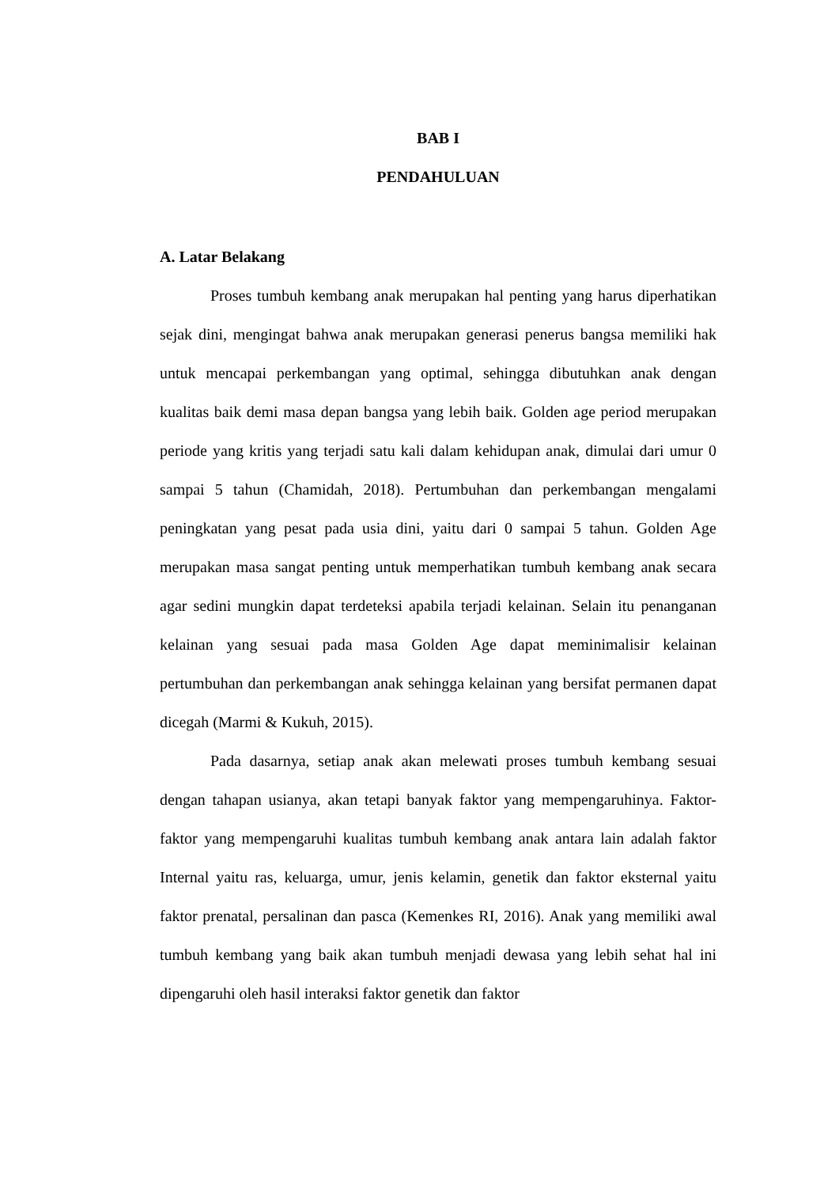BAB I
PENDAHULUAN
A. Latar Belakang
Proses tumbuh kembang anak merupakan hal penting yang harus diperhatikan sejak dini, mengingat bahwa anak merupakan generasi penerus bangsa memiliki hak untuk mencapai perkembangan yang optimal, sehingga dibutuhkan anak dengan kualitas baik demi masa depan bangsa yang lebih baik. Golden age period merupakan periode yang kritis yang terjadi satu kali dalam kehidupan anak, dimulai dari umur 0 sampai 5 tahun (Chamidah, 2018). Pertumbuhan dan perkembangan mengalami peningkatan yang pesat pada usia dini, yaitu dari 0 sampai 5 tahun. Golden Age merupakan masa sangat penting untuk memperhatikan tumbuh kembang anak secara agar sedini mungkin dapat terdeteksi apabila terjadi kelainan. Selain itu penanganan kelainan yang sesuai pada masa Golden Age dapat meminimalisir kelainan pertumbuhan dan perkembangan anak sehingga kelainan yang bersifat permanen dapat dicegah (Marmi & Kukuh, 2015).
Pada dasarnya, setiap anak akan melewati proses tumbuh kembang sesuai dengan tahapan usianya, akan tetapi banyak faktor yang mempengaruhinya. Faktor-faktor yang mempengaruhi kualitas tumbuh kembang anak antara lain adalah faktor Internal yaitu ras, keluarga, umur, jenis kelamin, genetik dan faktor eksternal yaitu faktor prenatal, persalinan dan pasca (Kemenkes RI, 2016). Anak yang memiliki awal tumbuh kembang yang baik akan tumbuh menjadi dewasa yang lebih sehat hal ini dipengaruhi oleh hasil interaksi faktor genetik dan faktor